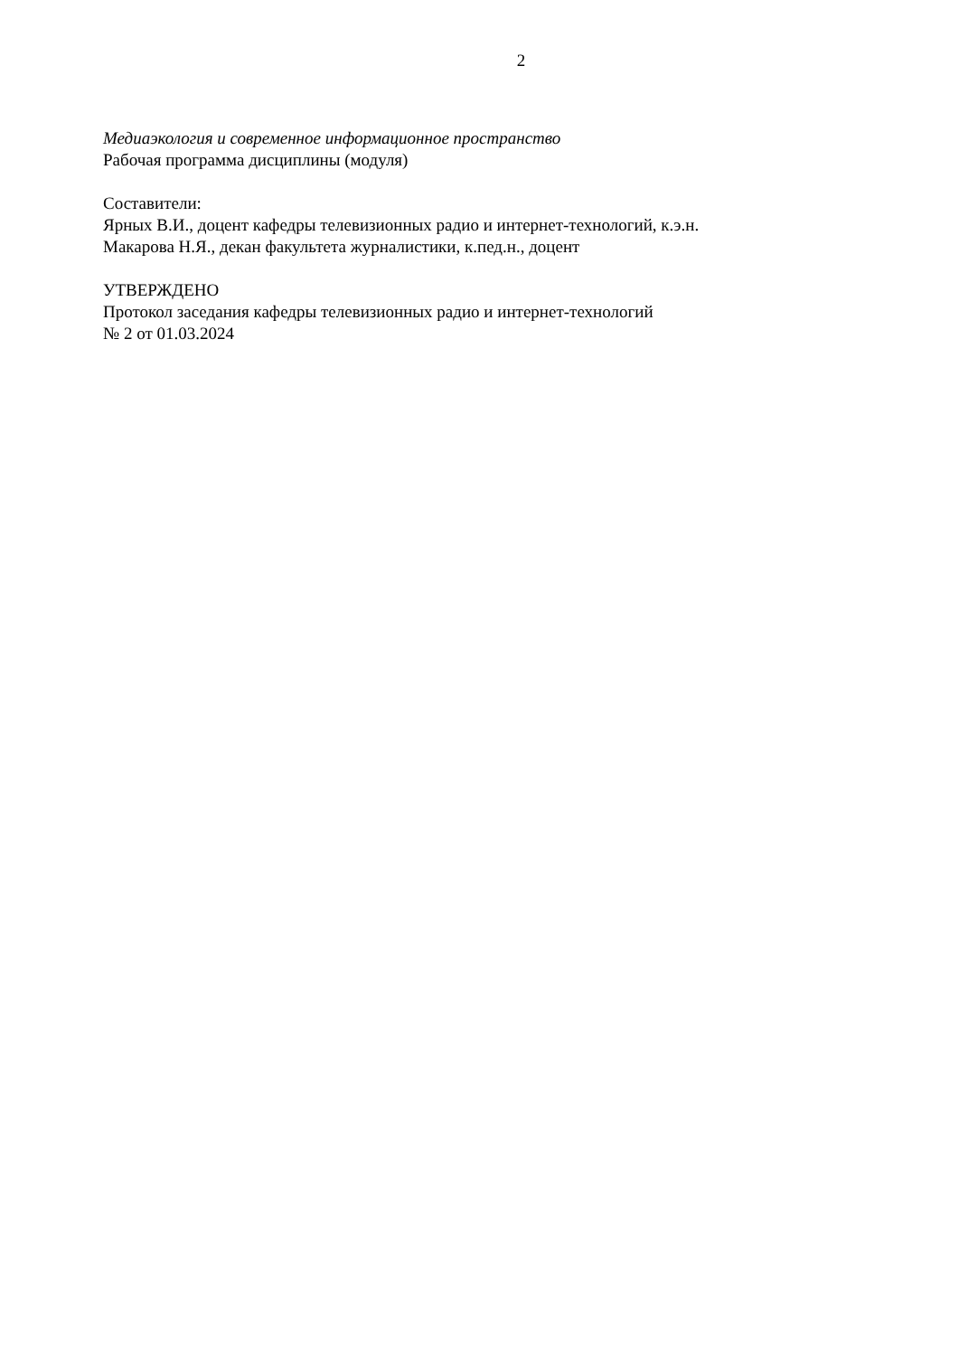2
Медиаэкология и современное информационное пространство
Рабочая программа дисциплины (модуля)
Составители:
Ярных В.И., доцент кафедры телевизионных радио и интернет-технологий, к.э.н.
Макарова Н.Я., декан факультета журналистики, к.пед.н., доцент
УТВЕРЖДЕНО
Протокол заседания кафедры телевизионных радио и интернет-технологий
№ 2 от 01.03.2024